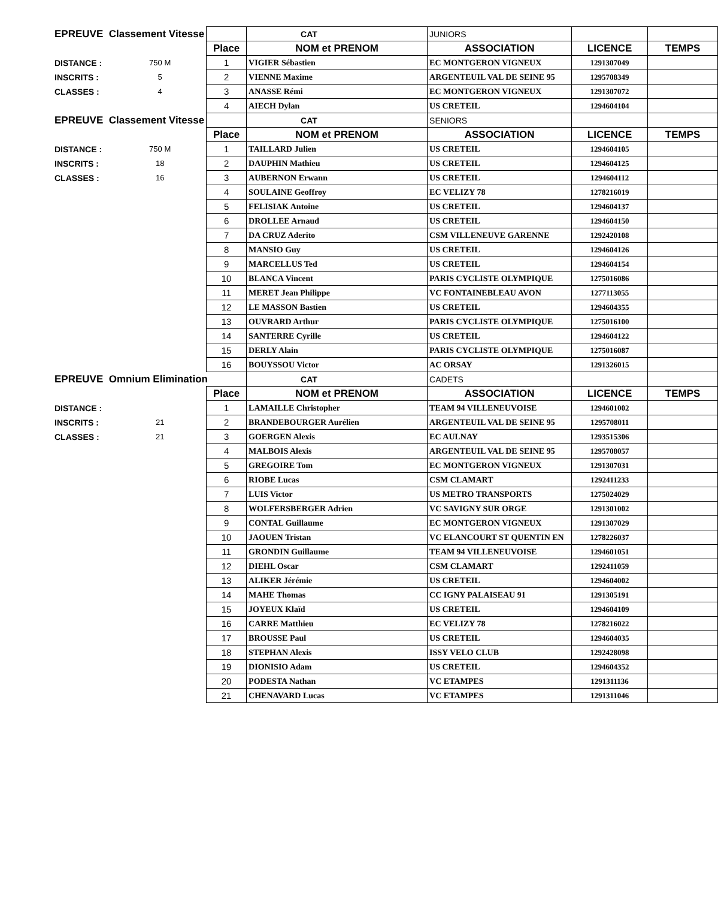| EPREUVE Classement Vitesse | | | CAT | JUNIORS | | |
| | | Place | NOM et PRENOM | ASSOCIATION | LICENCE | TEMPS |
| DISTANCE : | 750 M | 1 | VIGIER Sébastien | EC MONTGERON VIGNEUX | 1291307049 | |
| INSCRITS : | 5 | 2 | VIENNE Maxime | ARGENTEUIL VAL DE SEINE 95 | 1295708349 | |
| CLASSES : | 4 | 3 | ANASSE Rémi | EC MONTGERON VIGNEUX | 1291307072 | |
| | | 4 | AIECH Dylan | US CRETEIL | 1294604104 | |
| EPREUVE Classement Vitesse | | | CAT | SENIORS | | |
| | | Place | NOM et PRENOM | ASSOCIATION | LICENCE | TEMPS |
| DISTANCE : | 750 M | 1 | TAILLARD Julien | US CRETEIL | 1294604105 | |
| INSCRITS : | 18 | 2 | DAUPHIN Mathieu | US CRETEIL | 1294604125 | |
| CLASSES : | 16 | 3 | AUBERNON Erwann | US CRETEIL | 1294604112 | |
| | | 4 | SOULAINE Geoffroy | EC VELIZY 78 | 1278216019 | |
| | | 5 | FELISIAK Antoine | US CRETEIL | 1294604137 | |
| | | 6 | DROLLEE Arnaud | US CRETEIL | 1294604150 | |
| | | 7 | DA CRUZ Aderito | CSM VILLENEUVE GARENNE | 1292420108 | |
| | | 8 | MANSIO Guy | US CRETEIL | 1294604126 | |
| | | 9 | MARCELLUS Ted | US CRETEIL | 1294604154 | |
| | | 10 | BLANCA Vincent | PARIS CYCLISTE OLYMPIQUE | 1275016086 | |
| | | 11 | MERET Jean Philippe | VC FONTAINEBLEAU AVON | 1277113055 | |
| | | 12 | LE MASSON Bastien | US CRETEIL | 1294604355 | |
| | | 13 | OUVRARD Arthur | PARIS CYCLISTE OLYMPIQUE | 1275016100 | |
| | | 14 | SANTERRE Cyrille | US CRETEIL | 1294604122 | |
| | | 15 | DERLY Alain | PARIS CYCLISTE OLYMPIQUE | 1275016087 | |
| | | 16 | BOUYSSOU Victor | AC ORSAY | 1291326015 | |
| EPREUVE Omnium Elimination | | | CAT | CADETS | | |
| | | Place | NOM et PRENOM | ASSOCIATION | LICENCE | TEMPS |
| DISTANCE : | | 1 | LAMAILLE Christopher | TEAM 94 VILLENEUVOISE | 1294601002 | |
| INSCRITS : | 21 | 2 | BRANDEBOURGER Aurélien | ARGENTEUIL VAL DE SEINE 95 | 1295708011 | |
| CLASSES : | 21 | 3 | GOERGEN Alexis | EC AULNAY | 1293515306 | |
| | | 4 | MALBOIS Alexis | ARGENTEUIL VAL DE SEINE 95 | 1295708057 | |
| | | 5 | GREGOIRE Tom | EC MONTGERON VIGNEUX | 1291307031 | |
| | | 6 | RIOBE Lucas | CSM CLAMART | 1292411233 | |
| | | 7 | LUIS Victor | US METRO TRANSPORTS | 1275024029 | |
| | | 8 | WOLFERSBERGER Adrien | VC SAVIGNY SUR ORGE | 1291301002 | |
| | | 9 | CONTAL Guillaume | EC MONTGERON VIGNEUX | 1291307029 | |
| | | 10 | JAOUEN Tristan | VC ELANCOURT ST QUENTIN EN | 1278226037 | |
| | | 11 | GRONDIN Guillaume | TEAM 94 VILLENEUVOISE | 1294601051 | |
| | | 12 | DIEHL Oscar | CSM CLAMART | 1292411059 | |
| | | 13 | ALIKER Jérémie | US CRETEIL | 1294604002 | |
| | | 14 | MAHE Thomas | CC IGNY PALAISEAU 91 | 1291305191 | |
| | | 15 | JOYEUX Klaïd | US CRETEIL | 1294604109 | |
| | | 16 | CARRE Matthieu | EC VELIZY 78 | 1278216022 | |
| | | 17 | BROUSSE Paul | US CRETEIL | 1294604035 | |
| | | 18 | STEPHAN Alexis | ISSY VELO CLUB | 1292428098 | |
| | | 19 | DIONISIO Adam | US CRETEIL | 1294604352 | |
| | | 20 | PODESTA Nathan | VC ETAMPES | 1291311136 | |
| | | 21 | CHENAVARD Lucas | VC ETAMPES | 1291311046 | |